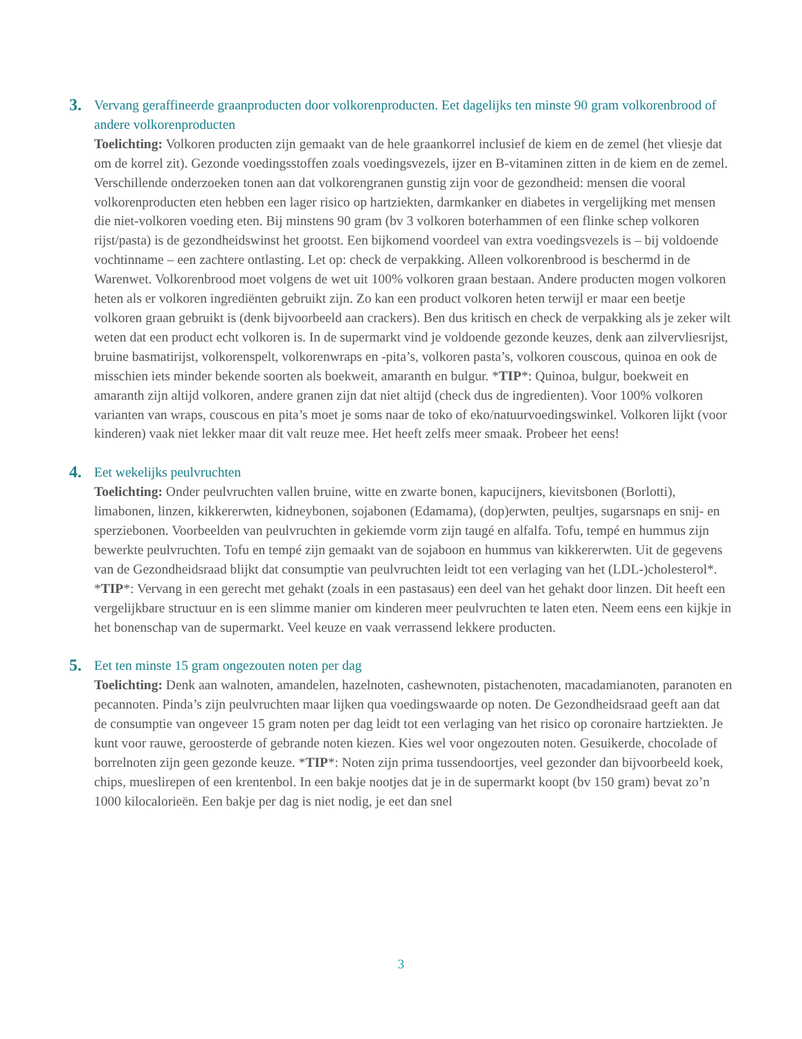3.
Vervang geraffineerde graanproducten door volkorenproducten. Eet dagelijks ten minste 90 gram volkorenbrood of andere volkorenproducten
Toelichting: Volkoren producten zijn gemaakt van de hele graankorrel inclusief de kiem en de zemel (het vliesje dat om de korrel zit). Gezonde voedingsstoffen zoals voedingsvezels, ijzer en B-vitaminen zitten in de kiem en de zemel. Verschillende onderzoeken tonen aan dat volkorengranen gunstig zijn voor de gezondheid: mensen die vooral volkorenproducten eten hebben een lager risico op hartziekten, darmkanker en diabetes in vergelijking met mensen die niet-volkoren voeding eten. Bij minstens 90 gram (bv 3 volkoren boterhammen of een flinke schep volkoren rijst/pasta) is de gezondheidswinst het grootst. Een bijkomend voordeel van extra voedingsvezels is – bij voldoende vochtinname – een zachtere ontlasting. Let op: check de verpakking. Alleen volkorenbrood is beschermd in de Warenwet. Volkorenbrood moet volgens de wet uit 100% volkoren graan bestaan. Andere producten mogen volkoren heten als er volkoren ingrediënten gebruikt zijn. Zo kan een product volkoren heten terwijl er maar een beetje volkoren graan gebruikt is (denk bijvoorbeeld aan crackers). Ben dus kritisch en check de verpakking als je zeker wilt weten dat een product echt volkoren is. In de supermarkt vind je voldoende gezonde keuzes, denk aan zilvervliesrijst, bruine basmatirijst, volkorenspelt, volkorenwraps en -pita’s, volkoren pasta’s, volkoren couscous, quinoa en ook de misschien iets minder bekende soorten als boekweit, amaranth en bulgur. *TIP*: Quinoa, bulgur, boekweit en amaranth zijn altijd volkoren, andere granen zijn dat niet altijd (check dus de ingredienten). Voor 100% volkoren varianten van wraps, couscous en pita’s moet je soms naar de toko of eko/natuurvoedingswinkel. Volkoren lijkt (voor kinderen) vaak niet lekker maar dit valt reuze mee. Het heeft zelfs meer smaak. Probeer het eens!
4.
Eet wekelijks peulvruchten
Toelichting: Onder peulvruchten vallen bruine, witte en zwarte bonen, kapucijners, kievitsbonen (Borlotti), limabonen, linzen, kikkererwten, kidneybonen, sojabonen (Edamama), (dop)erwten, peultjes, sugarsnaps en snij- en sperziebonen. Voorbeelden van peulvruchten in gekiemde vorm zijn taugé en alfalfa. Tofu, tempé en hummus zijn bewerkte peulvruchten. Tofu en tempé zijn gemaakt van de sojaboon en hummus van kikkererwten. Uit de gegevens van de Gezondheidsraad blijkt dat consumptie van peulvruchten leidt tot een verlaging van het (LDL-)cholesterol*. *TIP*: Vervang in een gerecht met gehakt (zoals in een pastasaus) een deel van het gehakt door linzen. Dit heeft een vergelijkbare structuur en is een slimme manier om kinderen meer peulvruchten te laten eten. Neem eens een kijkje in het bonenschap van de supermarkt. Veel keuze en vaak verrassend lekkere producten.
5.
Eet ten minste 15 gram ongezouten noten per dag
Toelichting: Denk aan walnoten, amandelen, hazelnoten, cashewnoten, pistachenoten, macadamianoten, paranoten en pecannoten. Pinda’s zijn peulvruchten maar lijken qua voedingswaarde op noten. De Gezondheidsraad geeft aan dat de consumptie van ongeveer 15 gram noten per dag leidt tot een verlaging van het risico op coronaire hartziekten. Je kunt voor rauwe, geroosterde of gebrande noten kiezen. Kies wel voor ongezouten noten. Gesuikerde, chocolade of borrelnoten zijn geen gezonde keuze. *TIP*: Noten zijn prima tussendoortjes, veel gezonder dan bijvoorbeeld koek, chips, mueslirepen of een krentenbol. In een bakje nootjes dat je in de supermarkt koopt (bv 150 gram) bevat zo’n 1000 kilocalorieën. Een bakje per dag is niet nodig, je eet dan snel
3